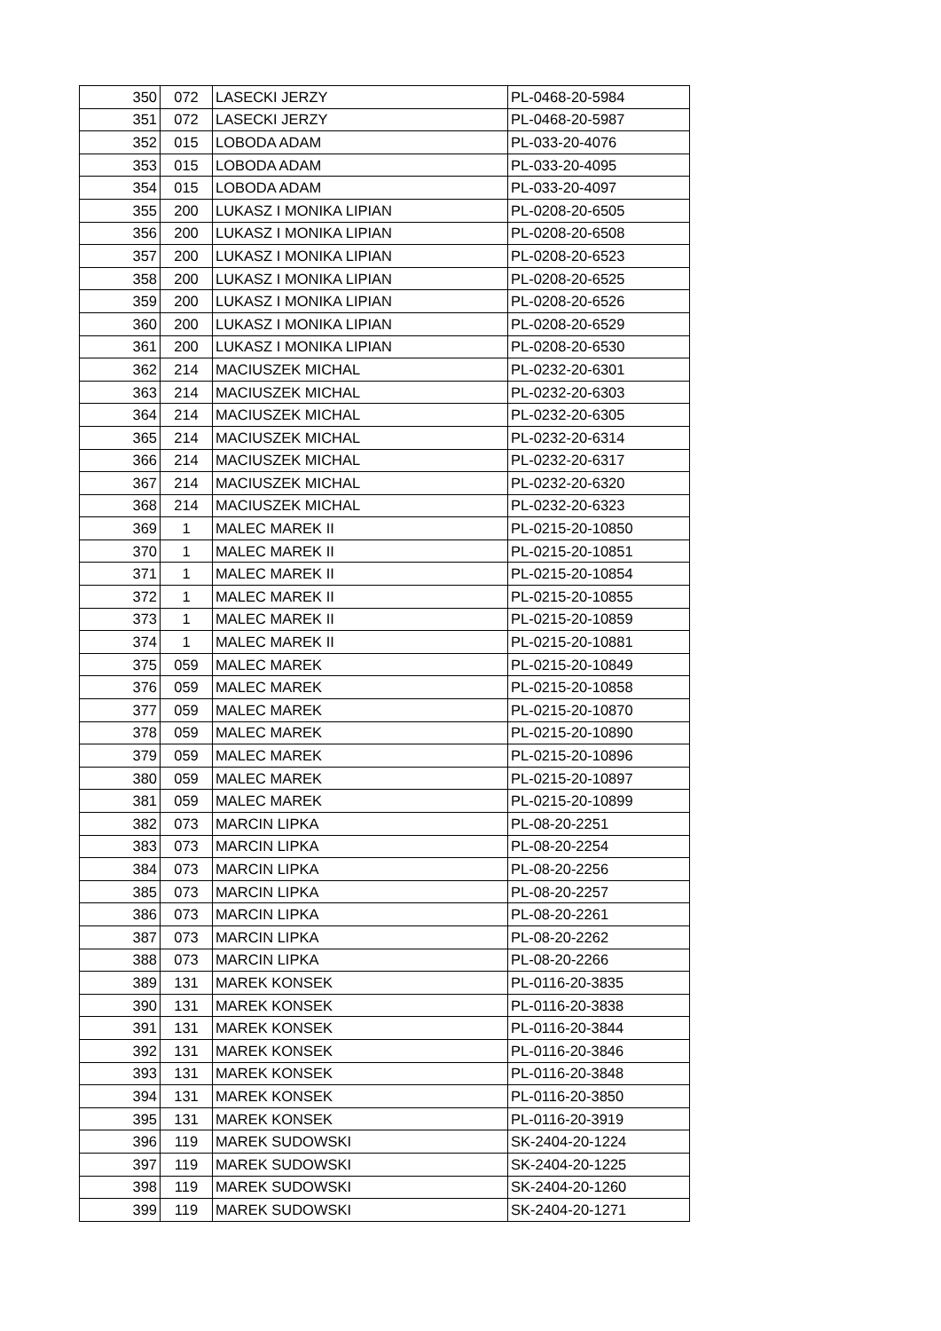| 350 | 072 | LASECKI JERZY | PL-0468-20-5984 |
| 351 | 072 | LASECKI JERZY | PL-0468-20-5987 |
| 352 | 015 | LOBODA ADAM | PL-033-20-4076 |
| 353 | 015 | LOBODA ADAM | PL-033-20-4095 |
| 354 | 015 | LOBODA ADAM | PL-033-20-4097 |
| 355 | 200 | LUKASZ I MONIKA LIPIAN | PL-0208-20-6505 |
| 356 | 200 | LUKASZ I MONIKA LIPIAN | PL-0208-20-6508 |
| 357 | 200 | LUKASZ I MONIKA LIPIAN | PL-0208-20-6523 |
| 358 | 200 | LUKASZ I MONIKA LIPIAN | PL-0208-20-6525 |
| 359 | 200 | LUKASZ I MONIKA LIPIAN | PL-0208-20-6526 |
| 360 | 200 | LUKASZ I MONIKA LIPIAN | PL-0208-20-6529 |
| 361 | 200 | LUKASZ I MONIKA LIPIAN | PL-0208-20-6530 |
| 362 | 214 | MACIUSZEK MICHAL | PL-0232-20-6301 |
| 363 | 214 | MACIUSZEK MICHAL | PL-0232-20-6303 |
| 364 | 214 | MACIUSZEK MICHAL | PL-0232-20-6305 |
| 365 | 214 | MACIUSZEK MICHAL | PL-0232-20-6314 |
| 366 | 214 | MACIUSZEK MICHAL | PL-0232-20-6317 |
| 367 | 214 | MACIUSZEK MICHAL | PL-0232-20-6320 |
| 368 | 214 | MACIUSZEK MICHAL | PL-0232-20-6323 |
| 369 | 1 | MALEC MAREK II | PL-0215-20-10850 |
| 370 | 1 | MALEC MAREK II | PL-0215-20-10851 |
| 371 | 1 | MALEC MAREK II | PL-0215-20-10854 |
| 372 | 1 | MALEC MAREK II | PL-0215-20-10855 |
| 373 | 1 | MALEC MAREK II | PL-0215-20-10859 |
| 374 | 1 | MALEC MAREK II | PL-0215-20-10881 |
| 375 | 059 | MALEC MAREK | PL-0215-20-10849 |
| 376 | 059 | MALEC MAREK | PL-0215-20-10858 |
| 377 | 059 | MALEC MAREK | PL-0215-20-10870 |
| 378 | 059 | MALEC MAREK | PL-0215-20-10890 |
| 379 | 059 | MALEC MAREK | PL-0215-20-10896 |
| 380 | 059 | MALEC MAREK | PL-0215-20-10897 |
| 381 | 059 | MALEC MAREK | PL-0215-20-10899 |
| 382 | 073 | MARCIN LIPKA | PL-08-20-2251 |
| 383 | 073 | MARCIN LIPKA | PL-08-20-2254 |
| 384 | 073 | MARCIN LIPKA | PL-08-20-2256 |
| 385 | 073 | MARCIN LIPKA | PL-08-20-2257 |
| 386 | 073 | MARCIN LIPKA | PL-08-20-2261 |
| 387 | 073 | MARCIN LIPKA | PL-08-20-2262 |
| 388 | 073 | MARCIN LIPKA | PL-08-20-2266 |
| 389 | 131 | MAREK KONSEK | PL-0116-20-3835 |
| 390 | 131 | MAREK KONSEK | PL-0116-20-3838 |
| 391 | 131 | MAREK KONSEK | PL-0116-20-3844 |
| 392 | 131 | MAREK KONSEK | PL-0116-20-3846 |
| 393 | 131 | MAREK KONSEK | PL-0116-20-3848 |
| 394 | 131 | MAREK KONSEK | PL-0116-20-3850 |
| 395 | 131 | MAREK KONSEK | PL-0116-20-3919 |
| 396 | 119 | MAREK SUDOWSKI | SK-2404-20-1224 |
| 397 | 119 | MAREK SUDOWSKI | SK-2404-20-1225 |
| 398 | 119 | MAREK SUDOWSKI | SK-2404-20-1260 |
| 399 | 119 | MAREK SUDOWSKI | SK-2404-20-1271 |